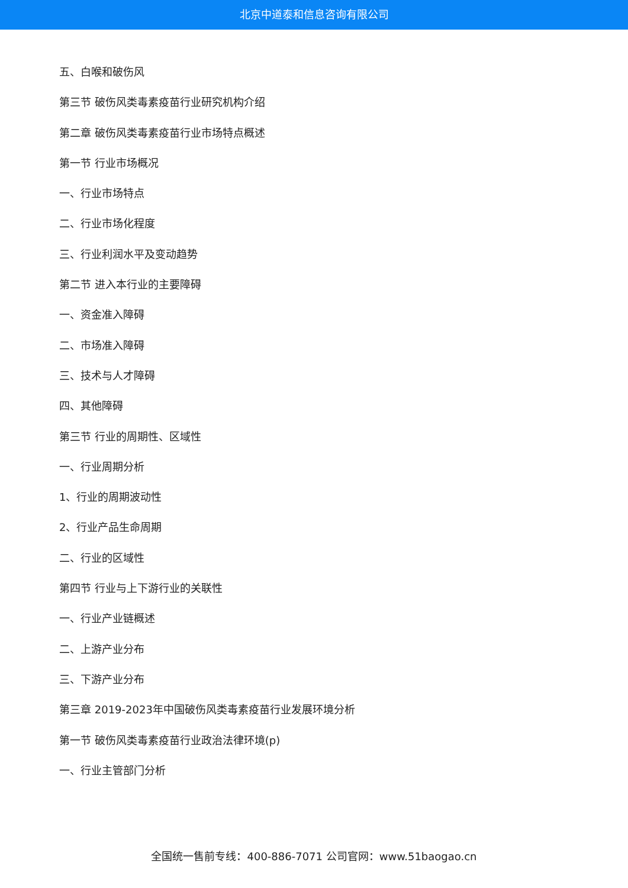北京中道泰和信息咨询有限公司
五、白喉和破伤风
第三节 破伤风类毒素疫苗行业研究机构介绍
第二章 破伤风类毒素疫苗行业市场特点概述
第一节 行业市场概况
一、行业市场特点
二、行业市场化程度
三、行业利润水平及变动趋势
第二节 进入本行业的主要障碍
一、资金准入障碍
二、市场准入障碍
三、技术与人才障碍
四、其他障碍
第三节 行业的周期性、区域性
一、行业周期分析
1、行业的周期波动性
2、行业产品生命周期
二、行业的区域性
第四节 行业与上下游行业的关联性
一、行业产业链概述
二、上游产业分布
三、下游产业分布
第三章 2019-2023年中国破伤风类毒素疫苗行业发展环境分析
第一节 破伤风类毒素疫苗行业政治法律环境(p)
一、行业主管部门分析
全国统一售前专线：400-886-7071 公司官网：www.51baogao.cn